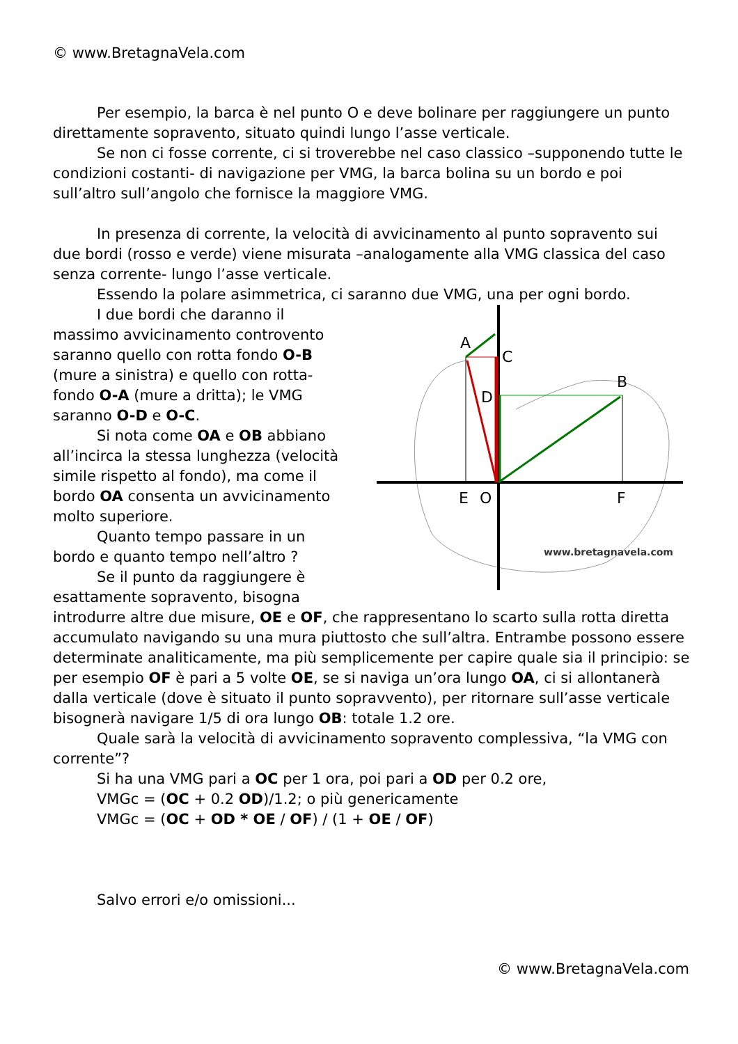© www.BretagnaVela.com
Per esempio, la barca è nel punto O e deve bolinare per raggiungere un punto direttamente sopravento, situato quindi lungo l’asse verticale.
Se non ci fosse corrente, ci si troverebbe nel caso classico –supponendo tutte le condizioni costanti- di navigazione per VMG, la barca bolina su un bordo e poi sull’altro sull’angolo che fornisce la maggiore VMG.
In presenza di corrente, la velocità di avvicinamento al punto sopravento sui due bordi (rosso e verde) viene misurata –analogamente alla VMG classica del caso senza corrente- lungo l’asse verticale.
Essendo la polare asimmetrica, ci saranno due VMG, una per ogni bordo.
A
C
B
D
E
O
F
www.bretagnavela.com
I due bordi che daranno il massimo avvicinamento controvento saranno quello con rotta fondo O-B (mure a sinistra) e quello con rotta-fondo O-A (mure a dritta); le VMG saranno O-D e O-C.
Si nota come OA e OB abbiano all’incirca la stessa lunghezza (velocità simile rispetto al fondo), ma come il bordo OA consenta un avvicinamento molto superiore.
Quanto tempo passare in un bordo e quanto tempo nell’altro ?
Se il punto da raggiungere è esattamente sopravento, bisogna introdurre altre due misure, OE e OF, che rappresentano lo scarto sulla rotta diretta accumulato navigando su una mura piuttosto che sull’altra. Entrambe possono essere determinate analiticamente, ma più semplicemente per capire quale sia il principio: se per esempio OF è pari a 5 volte OE, se si naviga un’ora lungo OA, ci si allontanerà dalla verticale (dove è situato il punto sopravvento), per ritornare sull’asse verticale bisognerà navigare 1/5 di ora lungo OB: totale 1.2 ore.
Quale sarà la velocità di avvicinamento sopravento complessiva, “la VMG con corrente”?
Si ha una VMG pari a OC per 1 ora, poi pari a OD per 0.2 ore,
VMGc = (OC + 0.2 OD)/1.2; o più genericamente
VMGc = (OC + OD * OE / OF) / (1 + OE / OF)
Salvo errori e/o omissioni...
© www.BretagnaVela.com